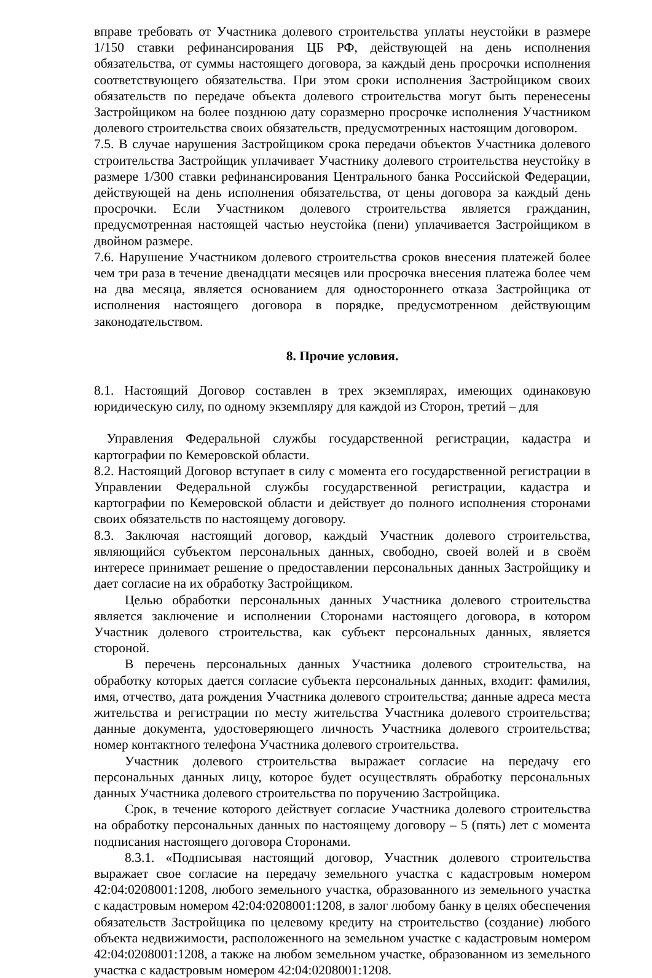вправе требовать от Участника долевого строительства уплаты неустойки в размере 1/150 ставки рефинансирования ЦБ РФ, действующей на день исполнения обязательства, от суммы настоящего договора, за каждый день просрочки исполнения соответствующего обязательства. При этом сроки исполнения Застройщиком своих обязательств по передаче объекта долевого строительства могут быть перенесены Застройщиком на более позднюю дату соразмерно просрочке исполнения Участником долевого строительства своих обязательств, предусмотренных настоящим договором.
7.5. В случае нарушения Застройщиком срока передачи объектов Участника долевого строительства Застройщик уплачивает Участнику долевого строительства неустойку в размере 1/300 ставки рефинансирования Центрального банка Российской Федерации, действующей на день исполнения обязательства, от цены договора за каждый день просрочки. Если Участником долевого строительства является гражданин, предусмотренная настоящей частью неустойка (пени) уплачивается Застройщиком в двойном размере.
7.6. Нарушение Участником долевого строительства сроков внесения платежей более чем три раза в течение двенадцати месяцев или просрочка внесения платежа более чем на два месяца, является основанием для одностороннего отказа Застройщика от исполнения настоящего договора в порядке, предусмотренном действующим законодательством.
8. Прочие условия.
8.1. Настоящий Договор составлен в трех экземплярах, имеющих одинаковую юридическую силу, по одному экземпляру для каждой из Сторон, третий – для
Управления Федеральной службы государственной регистрации, кадастра и картографии по Кемеровской области.
8.2. Настоящий Договор вступает в силу с момента его государственной регистрации в Управлении Федеральной службы государственной регистрации, кадастра и картографии по Кемеровской области и действует до полного исполнения сторонами своих обязательств по настоящему договору.
8.3. Заключая настоящий договор, каждый Участник долевого строительства, являющийся субъектом персональных данных, свободно, своей волей и в своём интересе принимает решение о предоставлении персональных данных Застройщику и дает согласие на их обработку Застройщиком.
Целью обработки персональных данных Участника долевого строительства является заключение и исполнении Сторонами настоящего договора, в котором Участник долевого строительства, как субъект персональных данных, является стороной.
В перечень персональных данных Участника долевого строительства, на обработку которых дается согласие субъекта персональных данных, входит: фамилия, имя, отчество, дата рождения Участника долевого строительства; данные адреса места жительства и регистрации по месту жительства Участника долевого строительства; данные документа, удостоверяющего личность Участника долевого строительства; номер контактного телефона Участника долевого строительства.
Участник долевого строительства выражает согласие на передачу его персональных данных лицу, которое будет осуществлять обработку персональных данных Участника долевого строительства по поручению Застройщика.
Срок, в течение которого действует согласие Участника долевого строительства на обработку персональных данных по настоящему договору – 5 (пять) лет с момента подписания настоящего договора Сторонами.
8.3.1. «Подписывая настоящий договор, Участник долевого строительства выражает свое согласие на передачу земельного участка с кадастровым номером 42:04:0208001:1208, любого земельного участка, образованного из земельного участка с кадастровым номером 42:04:0208001:1208, в залог любому банку в целях обеспечения обязательств Застройщика по целевому кредиту на строительство (создание) любого объекта недвижимости, расположенного на земельном участке с кадастровым номером 42:04:0208001:1208, а также на любом земельном участке, образованном из земельного участка с кадастровым номером 42:04:0208001:1208.